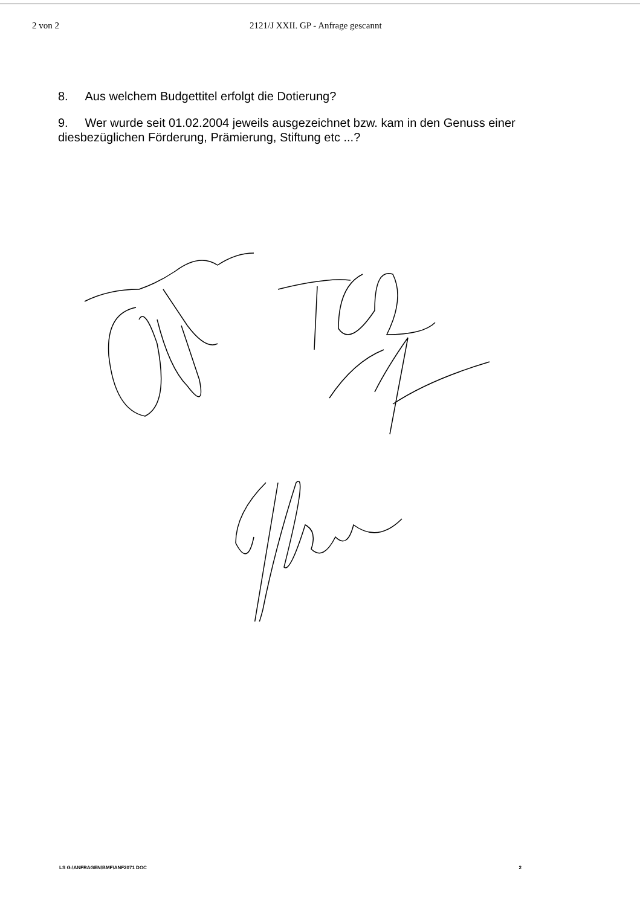2 von 2 2121/J XXII. GP - Anfrage gescannt
8. Aus welchem Budgettitel erfolgt die Dotierung?
9. Wer wurde seit 01.02.2004 jeweils ausgezeichnet bzw. kam in den Genuss einer diesbezüglichen Förderung, Prämierung, Stiftung etc ...?
LS G:\ANFRAGEN\BMF\ANF2071 DOC 2